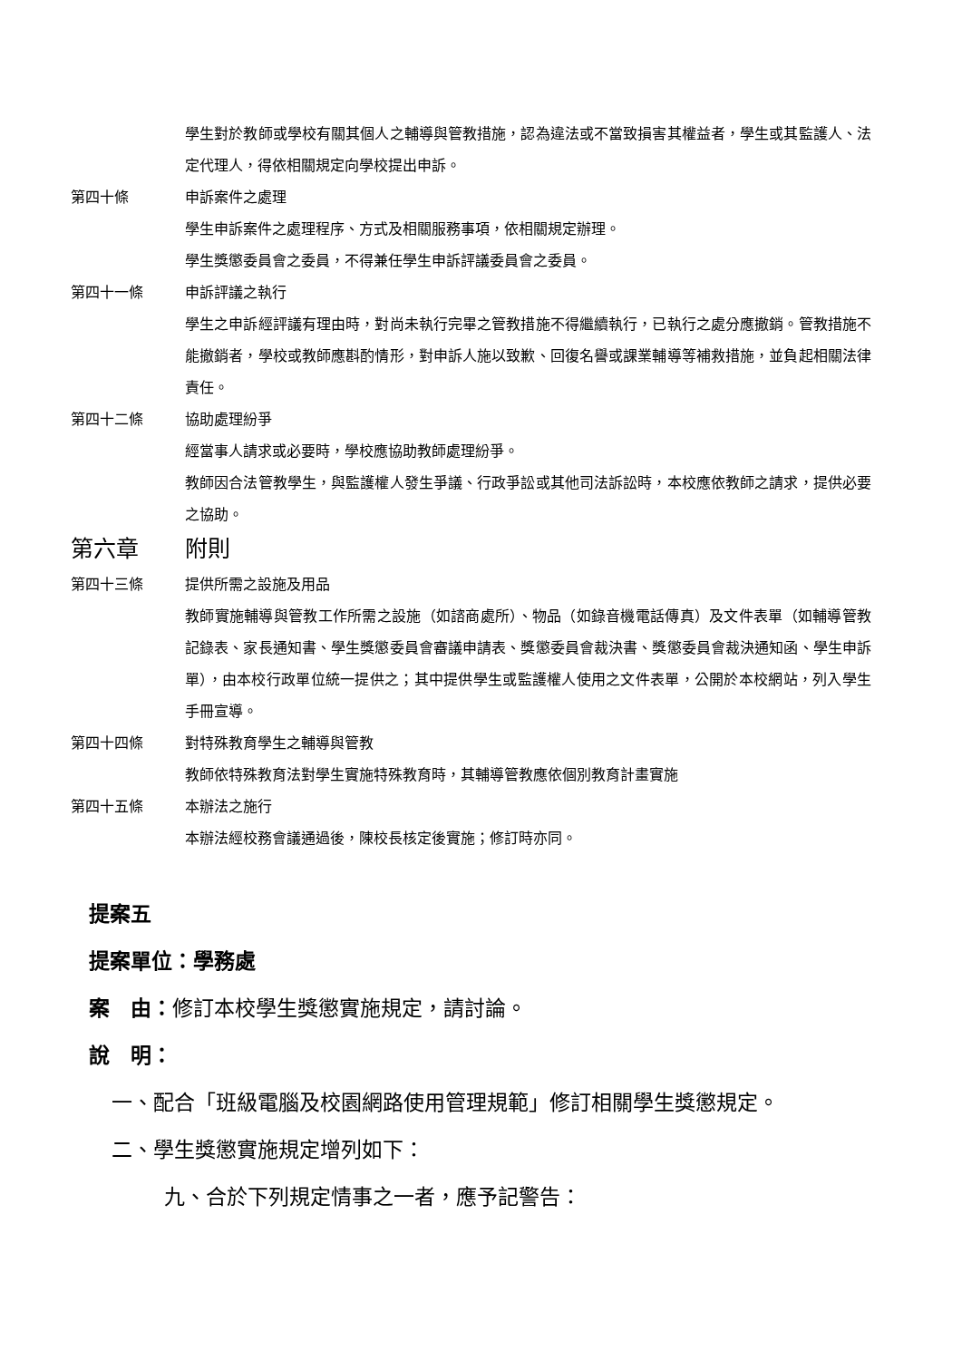學生對於教師或學校有關其個人之輔導與管教措施，認為違法或不當致損害其權益者，學生或其監護人、法定代理人，得依相關規定向學校提出申訴。
第四十條 申訴案件之處理
學生申訴案件之處理程序、方式及相關服務事項，依相關規定辦理。
學生獎懲委員會之委員，不得兼任學生申訴評議委員會之委員。
第四十一條 申訴評議之執行
學生之申訴經評議有理由時，對尚未執行完畢之管教措施不得繼續執行，已執行之處分應撤銷。管教措施不能撤銷者，學校或教師應斟酌情形，對申訴人施以致歉、回復名譽或課業輔導等補救措施，並負起相關法律責任。
第四十二條 協助處理紛爭
經當事人請求或必要時，學校應協助教師處理紛爭。
教師因合法管教學生，與監護權人發生爭議、行政爭訟或其他司法訴訟時，本校應依教師之請求，提供必要之協助。
第六章 附則
第四十三條 提供所需之設施及用品
教師實施輔導與管教工作所需之設施（如諮商處所）、物品（如錄音機電話傳真）及文件表單（如輔導管教記錄表、家長通知書、學生獎懲委員會審議申請表、獎懲委員會裁決書、獎懲委員會裁決通知函、學生申訴單），由本校行政單位統一提供之；其中提供學生或監護權人使用之文件表單，公開於本校網站，列入學生手冊宣導。
第四十四條 對特殊教育學生之輔導與管教
教師依特殊教育法對學生實施特殊教育時，其輔導管教應依個別教育計畫實施
第四十五條 本辦法之施行
本辦法經校務會議通過後，陳校長核定後實施；修訂時亦同。
提案五
提案單位：學務處
案　由：修訂本校學生獎懲實施規定，請討論。
說　明：
一、 配合「班級電腦及校園網路使用管理規範」修訂相關學生獎懲規定。
二、學生獎懲實施規定增列如下：
九、合於下列規定情事之一者，應予記警告：